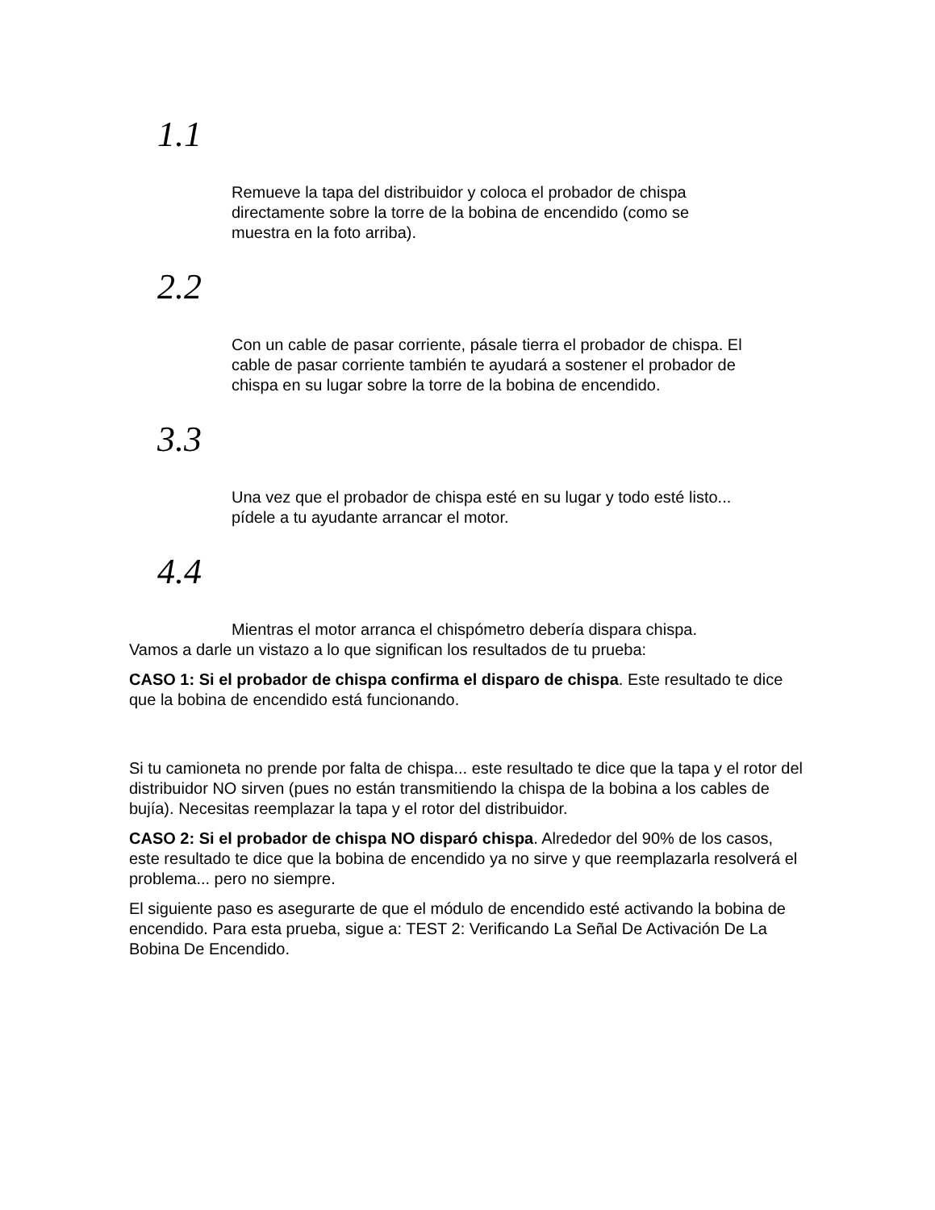1.1
Remueve la tapa del distribuidor y coloca el probador de chispa directamente sobre la torre de la bobina de encendido (como se muestra en la foto arriba).
2.2
Con un cable de pasar corriente, pásale tierra el probador de chispa. El cable de pasar corriente también te ayudará a sostener el probador de chispa en su lugar sobre la torre de la bobina de encendido.
3.3
Una vez que el probador de chispa esté en su lugar y todo esté listo... pídele a tu ayudante arrancar el motor.
4.4
Mientras el motor arranca el chispómetro debería dispara chispa.
Vamos a darle un vistazo a lo que significan los resultados de tu prueba:
CASO 1: Si el probador de chispa confirma el disparo de chispa. Este resultado te dice que la bobina de encendido está funcionando.
Si tu camioneta no prende por falta de chispa... este resultado te dice que la tapa y el rotor del distribuidor NO sirven (pues no están transmitiendo la chispa de la bobina a los cables de bujía). Necesitas reemplazar la tapa y el rotor del distribuidor.
CASO 2: Si el probador de chispa NO disparó chispa. Alrededor del 90% de los casos, este resultado te dice que la bobina de encendido ya no sirve y que reemplazarla resolverá el problema... pero no siempre.
El siguiente paso es asegurarte de que el módulo de encendido esté activando la bobina de encendido. Para esta prueba, sigue a: TEST 2: Verificando La Señal De Activación De La Bobina De Encendido.